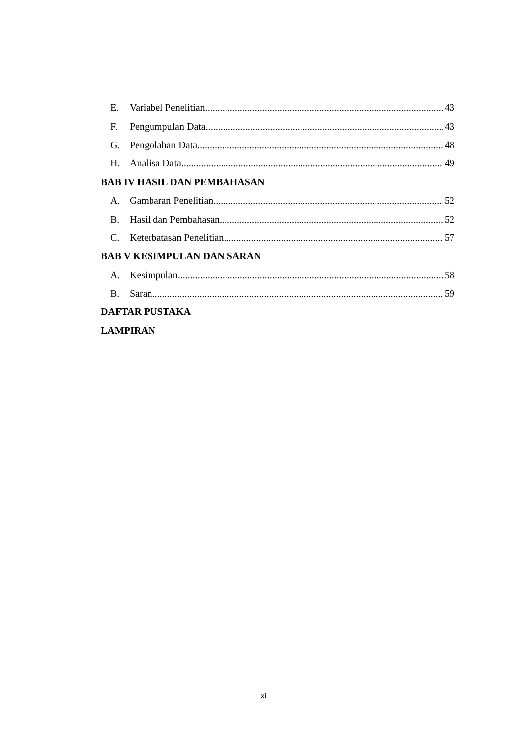E. Variabel Penelitian 43
F. Pengumpulan Data 43
G. Pengolahan Data 48
H. Analisa Data 49
BAB IV HASIL DAN PEMBAHASAN
A. Gambaran Penelitian 52
B. Hasil dan Pembahasan 52
C. Keterbatasan Penelitian 57
BAB V KESIMPULAN DAN SARAN
A. Kesimpulan 58
B. Saran 59
DAFTAR PUSTAKA
LAMPIRAN
xi